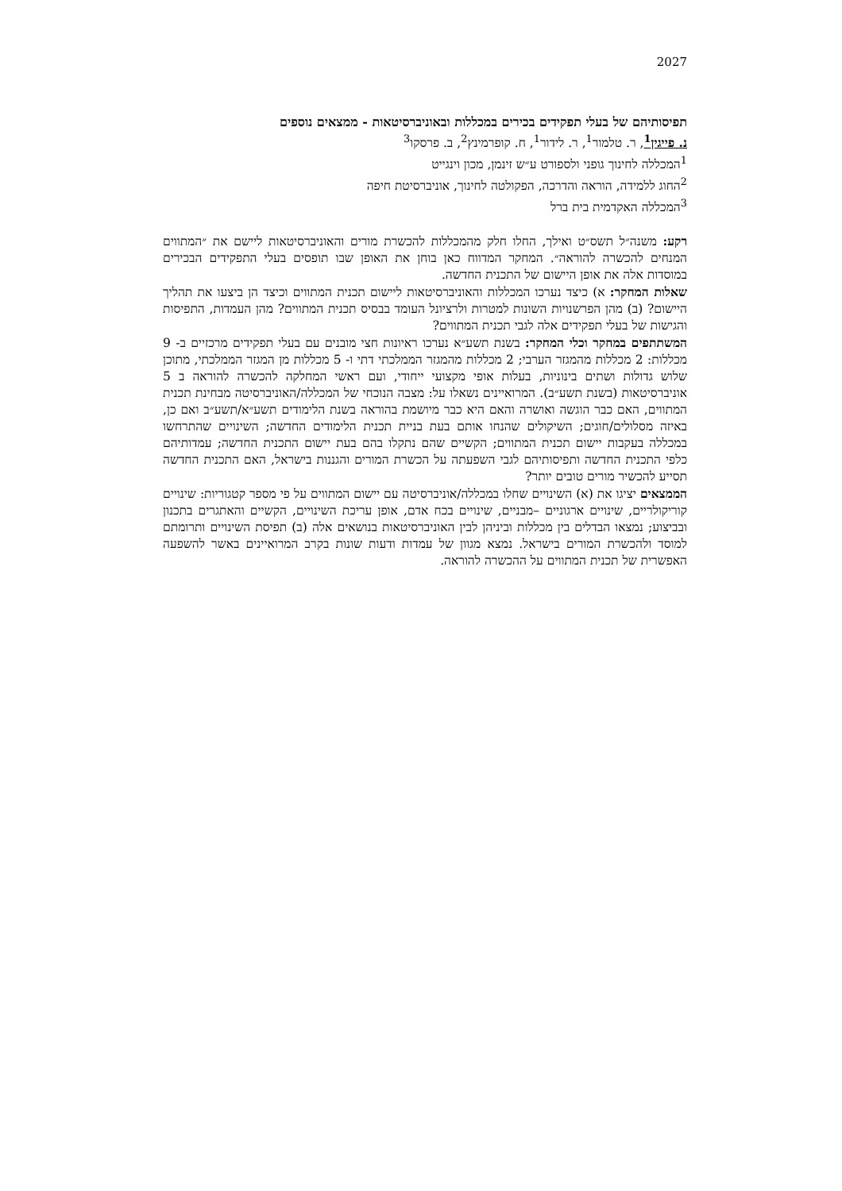2027
תפיסותיהם של בעלי תפקידים בכירים במכללות ובאוניברסיטאות - ממצאים נוספים
נ. פייגין<sup>1</sup>, ר. טלמור<sup>1</sup>, ר. לידור<sup>1</sup>, ח. קופרמינץ<sup>2</sup>, ב. פרסקו<sup>3</sup>
<sup>1</sup> המכללה לחינוך גופני ולספורט ע״ש זינמן, מכון וינגייט
<sup>2</sup> החוג ללמידה, הוראה והדרכה, הפקולטה לחינוך, אוניברסיטת חיפה
<sup>3</sup> המכללה האקדמית בית ברל
רקע: משנה״ל תשס״ט ואילך, החלו חלק מהמכללות להכשרת מורים והאוניברסיטאות ליישם את ״המתווים המנחים להכשרה להוראה״. המחקר המדווח כאן בוחן את האופן שבו תופסים בעלי התפקידים הבכירים במוסדות אלה את אופן היישום של התכנית החדשה.
שאלות המחקר: א) כיצד נערכו המכללות והאוניברסיטאות ליישום תכנית המתווים וכיצד הן ביצעו את תהליך היישום? (ב) מהן הפרשנויות השונות למטרות ולרציונל העומד בבסיס תכנית המתווים? מהן העמדות, התפיסות והגישות של בעלי תפקידים אלה לגבי תכנית המתווים?
המשתתפים במחקר וכלי המחקר: בשנת תשע״א נערכו ראיונות חצי מובנים עם בעלי תפקידים מרכזיים ב- 9 מכללות: 2 מכללות מהמגזר הערבי; 2 מכללות מהמגזר הממלכתי דתי ו- 5 מכללות מן המגזר הממלכתי, מתוכן שלוש גדולות ושתים בינוניות, בעלות אופי מקצועי ייחודי, ועם ראשי המחלקה להכשרה להוראה ב 5 אוניברסיטאות (בשנת תשע״ב). המרואיינים נשאלו על: מצבה הנוכחי של המכללה/האוניברסיטה מבחינת תכנית המתווים, האם כבר הוגשה ואושרה והאם היא כבר מיושמת בהוראה בשנת הלימודים תשע״א/תשע״ב ואם כן, באיזה מסלולים/חוגים; השיקולים שהנחו אותם בעת בניית תכנית הלימודים החדשה; השינויים שהתרחשו במכללה בעקבות יישום תכנית המתווים; הקשיים שהם נתקלו בהם בעת יישום התכנית החדשה; עמדותיהם כלפי התכנית החדשה ותפיסותיהם לגבי השפעתה על הכשרת המורים והגננות בישראל, האם התכנית החדשה תסייע להכשיר מורים טובים יותר?
הממצאים יציגו את (א) השינויים שחלו במכללה/אוניברסיטה עם יישום המתווים על פי מספר קטגוריות: שינויים קוריקולריים, שינויים ארגוניים –מבניים, שינויים בכח אדם, אופן עריכת השינויים, הקשיים והאתגרים בתכנון ובביצוע; נמצאו הבדלים בין מכללות וביניהן לבין האוניברסיטאות בנושאים אלה (ב) תפיסת השינויים ותרומתם למוסד ולהכשרת המורים בישראל. נמצא מגוון של עמדות ודעות שונות בקרב המרואיינים באשר להשפעה האפשרית של תכנית המתווים על ההכשרה להוראה.